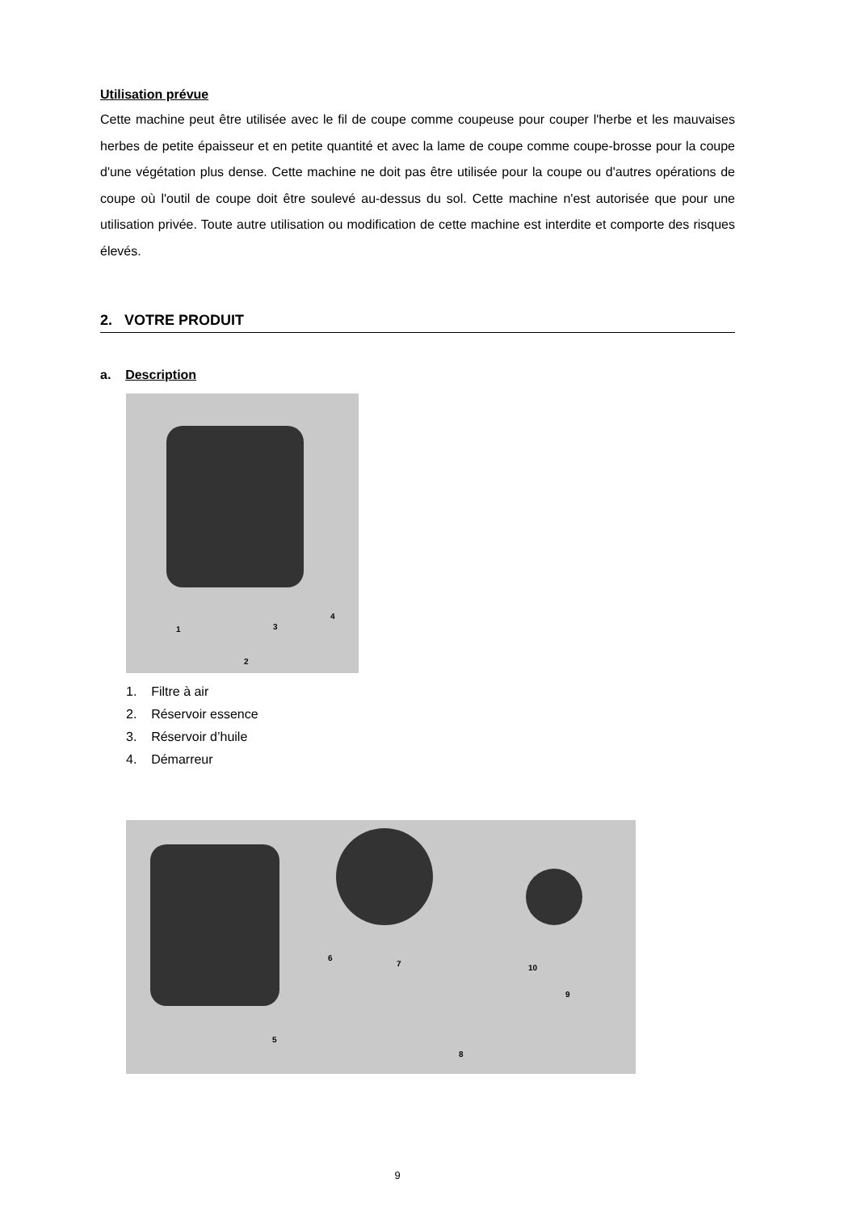Utilisation prévue
Cette machine peut être utilisée avec le fil de coupe comme coupeuse pour couper l'herbe et les mauvaises herbes de petite épaisseur et en petite quantité et avec la lame de coupe comme coupe-brosse pour la coupe d'une végétation plus dense. Cette machine ne doit pas être utilisée pour la coupe ou d'autres opérations de coupe où l'outil de coupe doit être soulevé au-dessus du sol. Cette machine n'est autorisée que pour une utilisation privée. Toute autre utilisation ou modification de cette machine est interdite et comporte des risques élevés.
2. VOTRE PRODUIT
a. Description
1
2
3
4
1. Filtre à air
2. Réservoir essence
3. Réservoir d’huile
4. Démarreur
5
6
7
8
9
10
9